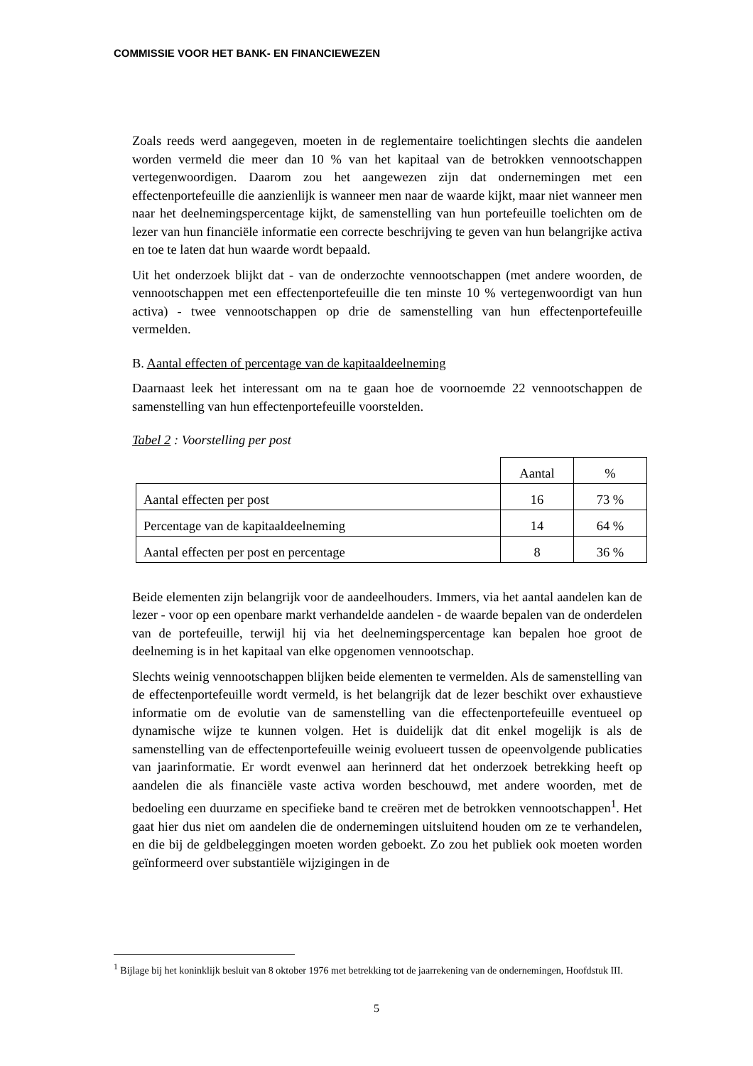COMMISSIE VOOR HET BANK- EN FINANCIEWEZEN
Zoals reeds werd aangegeven, moeten in de reglementaire toelichtingen slechts die aandelen worden vermeld die meer dan 10 % van het kapitaal van de betrokken vennootschappen vertegenwoordigen. Daarom zou het aangewezen zijn dat ondernemingen met een effectenportefeuille die aanzienlijk is wanneer men naar de waarde kijkt, maar niet wanneer men naar het deelnemingspercentage kijkt, de samenstelling van hun portefeuille toelichten om de lezer van hun financiële informatie een correcte beschrijving te geven van hun belangrijke activa en toe te laten dat hun waarde wordt bepaald.
Uit het onderzoek blijkt dat - van de onderzochte vennootschappen (met andere woorden, de vennootschappen met een effectenportefeuille die ten minste 10 % vertegenwoordigt van hun activa) - twee vennootschappen op drie de samenstelling van hun effectenportefeuille vermelden.
B. Aantal effecten of percentage van de kapitaaldeelneming
Daarnaast leek het interessant om na te gaan hoe de voornoemde 22 vennootschappen de samenstelling van hun effectenportefeuille voorstelden.
Tabel 2 : Voorstelling per post
| | Aantal | % |
| Aantal effecten per post | 16 | 73 % |
| Percentage van de kapitaaldeelneming | 14 | 64 % |
| Aantal effecten per post en percentage | 8 | 36 % |
Beide elementen zijn belangrijk voor de aandeelhouders. Immers, via het aantal aandelen kan de lezer - voor op een openbare markt verhandelde aandelen - de waarde bepalen van de onderdelen van de portefeuille, terwijl hij via het deelnemingspercentage kan bepalen hoe groot de deelneming is in het kapitaal van elke opgenomen vennootschap.
Slechts weinig vennootschappen blijken beide elementen te vermelden. Als de samenstelling van de effectenportefeuille wordt vermeld, is het belangrijk dat de lezer beschikt over exhaustieve informatie om de evolutie van de samenstelling van die effectenportefeuille eventueel op dynamische wijze te kunnen volgen. Het is duidelijk dat dit enkel mogelijk is als de samenstelling van de effectenportefeuille weinig evolueert tussen de opeenvolgende publicaties van jaarinformatie. Er wordt evenwel aan herinnerd dat het onderzoek betrekking heeft op aandelen die als financiële vaste activa worden beschouwd, met andere woorden, met de bedoeling een duurzame en specifieke band te creëren met de betrokken vennootschappen<sup>1</sup>. Het gaat hier dus niet om aandelen die de ondernemingen uitsluitend houden om ze te verhandelen, en die bij de geldbeleggingen moeten worden geboekt. Zo zou het publiek ook moeten worden geïnformeerd over substantiële wijzigingen in de
<sup>1</sup> Bijlage bij het koninklijk besluit van 8 oktober 1976 met betrekking tot de jaarrekening van de ondernemingen, Hoofdstuk III.
5